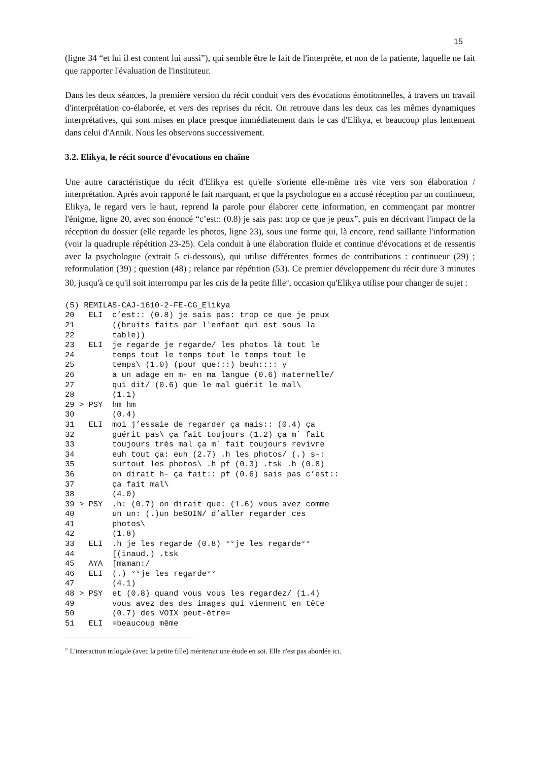15
(ligne 34 “et lui il est content lui aussi”), qui semble être le fait de l'interprète, et non de la patiente, laquelle ne fait que rapporter l'évaluation de l'instituteur.
Dans les deux séances, la première version du récit conduit vers des évocations émotionnelles, à travers un travail d'interprétation co-élaborée, et vers des reprises du récit. On retrouve dans les deux cas les mêmes dynamiques interprétatives, qui sont mises en place presque immédiatement dans le cas d'Elikya, et beaucoup plus lentement dans celui d'Annik. Nous les observons successivement.
3.2. Elikya, le récit source d'évocations en chaîne
Une autre caractéristique du récit d'Elikya est qu'elle s'oriente elle-même très vite vers son élaboration / interprétation. Après avoir rapporté le fait marquant, et que la psychologue en a accusé réception par un continueur, Elikya, le regard vers le haut, reprend la parole pour élaborer cette information, en commençant par montrer l'énigme, ligne 20, avec son énoncé “c’est:: (0.8) je sais pas: trop ce que je peux”, puis en décrivant l'impact de la réception du dossier (elle regarde les photos, ligne 23), sous une forme qui, là encore, rend saillante l'information (voir la quadruple répétition 23-25). Cela conduit à une élaboration fluide et continue d'évocations et de ressentis avec la psychologue (extrait 5 ci-dessous), qui utilise différentes formes de contributions : continueur (29) ; reformulation (39) ; question (48) ; relance par répétition (53). Ce premier développement du récit dure 3 minutes 30, jusqu'à ce qu'il soit interrompu par les cris de la petite fille<sup>25</sup>, occasion qu'Elikya utilise pour changer de sujet :
(5) REMILAS-CAJ-1610-2-FE-CG_Elikya
20 ELI c’est:: (0.8) je sais pas: trop ce que je peux
21 ((bruits faits par l'enfant qui est sous la
22 table))
23 ELI je regarde je regarde/ les photos là tout le
24 temps tout le temps tout le temps tout le
25 temps\ (1.0) (pour que:::) beuh:::: y
26 a un adage en m- en ma langue (0.6) maternelle/
27 qui dit/ (0.6) que le mal guérit le mal\
28 (1.1)
29 > PSY hm hm
30 (0.4)
31 ELI moi j’essaie de regarder ça mais:: (0.4) ça
32 guérit pas\ ça fait toujours (1.2) ça m` fait
33 toujours très mal ça m` fait toujours revivre
34 euh tout ça: euh (2.7) .h les photos/ (.) s-:
35 surtout les photos\ .h pf (0.3) .tsk .h (0.8)
36 on dirait h- ça fait:: pf (0.6) sais pas c’est::
37 ça fait mal\
38 (4.0)
39 > PSY .h: (0.7) on dirait que: (1.6) vous avez comme
40 un un: (.)un beSOIN/ d’aller regarder ces
41 photos\
42 (1.8)
33 ELI .h je les regarde (0.8) °°je les regarde°°
44 [(inaud.) .tsk
45 AYA [maman:/
46 ELI (.) °°je les regarde°°
47 (4.1)
48 > PSY et (0.8) quand vous vous les regardez/ (1.4)
49 vous avez des des images qui viennent en tête
50 (0.7) des VOIX peut-être=
51 ELI =beaucoup même
<sup>25</sup> L'interaction trilogale (avec la petite fille) mériterait une étude en soi. Elle n'est pas abordée ici.